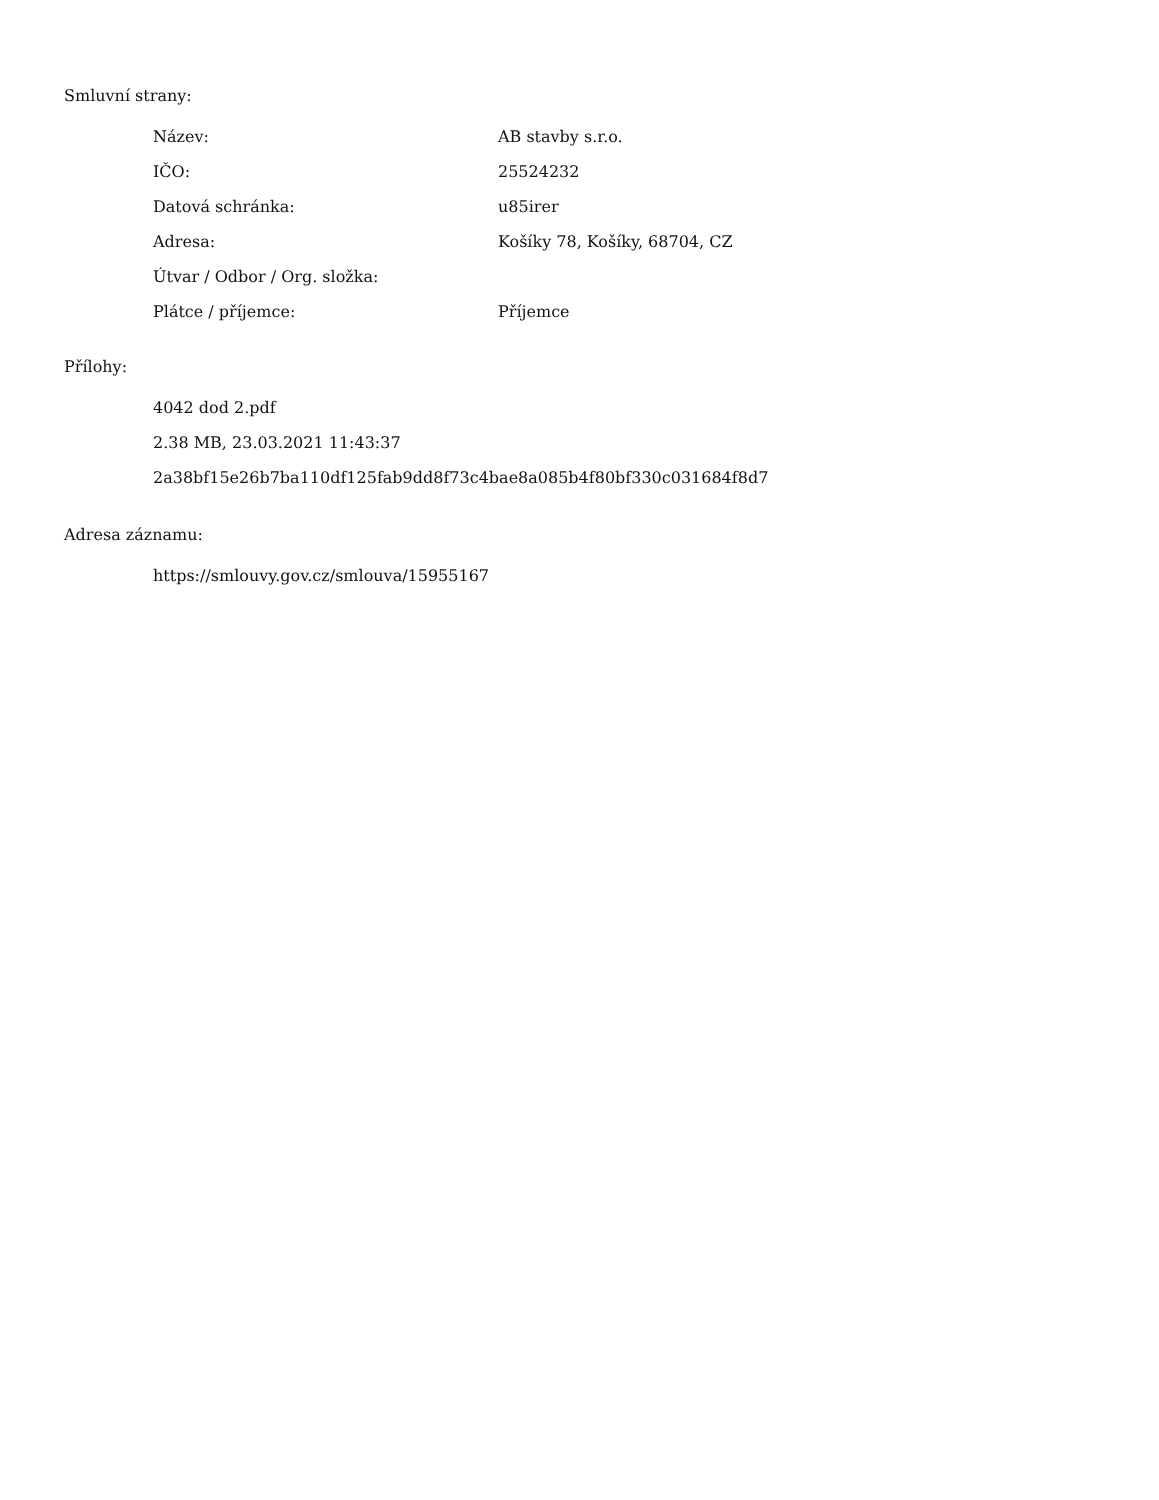Smluvní strany:
| Název: | AB stavby s.r.o. |
| IČO: | 25524232 |
| Datová schránka: | u85irer |
| Adresa: | Košíky 78, Košíky, 68704, CZ |
| Útvar / Odbor / Org. složka: | |
| Plátce / příjemce: | Příjemce |
Přílohy:
4042 dod 2.pdf
2.38 MB, 23.03.2021 11:43:37
2a38bf15e26b7ba110df125fab9dd8f73c4bae8a085b4f80bf330c031684f8d7
Adresa záznamu:
https://smlouvy.gov.cz/smlouva/15955167